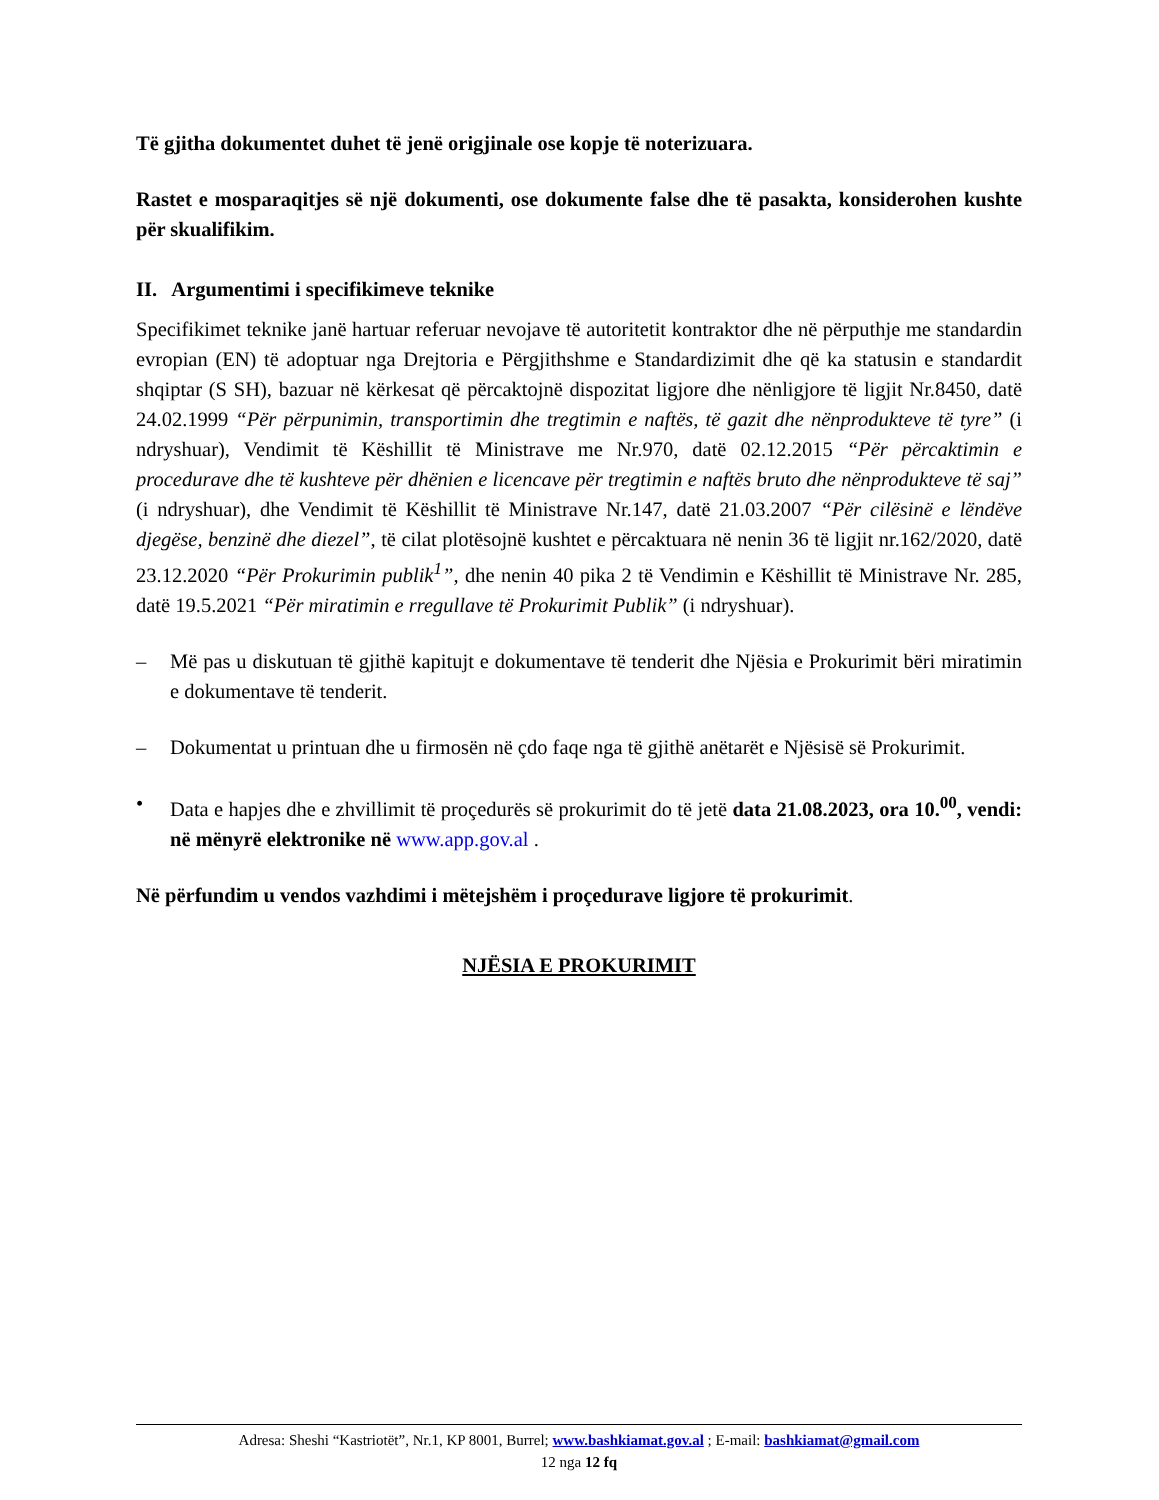Të gjitha dokumentet duhet të jenë origjinale ose kopje të noterizuara.
Rastet e mosparaqitjes së një dokumenti, ose dokumente false dhe të pasakta, konsiderohen kushte për skualifikim.
II. Argumentimi i specifikimeve teknike
Specifikimet teknike janë hartuar referuar nevojave të autoritetit kontraktor dhe në përputhje me standardin evropian (EN) të adoptuar nga Drejtoria e Përgjithshme e Standardizimit dhe që ka statusin e standardit shqiptar (S SH), bazuar në kërkesat që përcaktojnë dispozitat ligjore dhe nënligjore të ligjit Nr.8450, datë 24.02.1999 “Për përpunimin, transportimin dhe tregtimin e naftës, të gazit dhe nënprodukteve të tyre” (i ndryshuar), Vendimit të Këshillit të Ministrave me Nr.970, datë 02.12.2015 “Për përcaktimin e procedurave dhe të kushteve për dhënien e licencave për tregtimin e naftës bruto dhe nënprodukteve të saj” (i ndryshuar), dhe Vendimit të Këshillit të Ministrave Nr.147, datë 21.03.2007 “Për cilësinë e lëndëve djegëse, benzinë dhe diezel”, të cilat plotësojnë kushtet e përcaktuara në nenin 36 të ligjit nr.162/2020, datë 23.12.2020 “Për Prokurimin publik<sup>1</sup>”, dhe nenin 40 pika 2 të Vendimin e Këshillit të Ministrave Nr. 285, datë 19.5.2021 “Për miratimin e rregullave të Prokurimit Publik” (i ndryshuar).
– Më pas u diskutuan të gjithë kapitujt e dokumentave të tenderit dhe Njësia e Prokurimit bëri miratimin e dokumentave të tenderit.
– Dokumentat u printuan dhe u firmosën në çdo faqe nga të gjithë anëtarët e Njësisë së Prokurimit.
• Data e hapjes dhe e zhvillimit të proçedurës së prokurimit do të jetë data 21.08.2023, ora 10.<sup>00</sup>, vendi: në mënyrë elektronike në www.app.gov.al .
Në përfundim u vendos vazhdimi i mëtejshëm i proçedurave ligjore të prokurimit.
NJËSIA E PROKURIMIT
Adresa: Sheshi “Kastriotët”, Nr.1, KP 8001, Burrel; www.bashkiamat.gov.al ; E-mail: bashkiamat@gmail.com
12 nga 12 fq